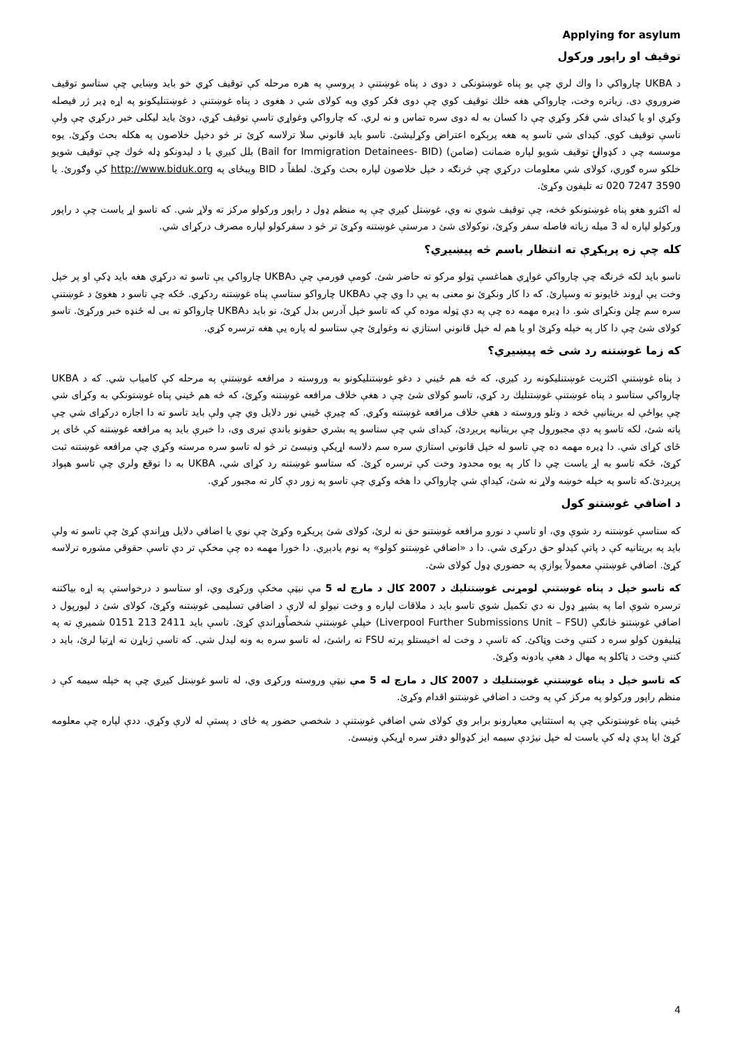Applying for asylum
توقيف او راپور ورکول
د UKBA چارواکي دا واك لري چې يو پناه غوښتونکی د دوی د پناه غوښتنې د پروسې په هره مرحله کې توقيف کړي خو بايد وښايي چې ستاسو توقيف ضروروي دی. زياتره وخت، چارواکي هغه خلك توقيف کوي چې دوی فکر کوي وبه کولای شي د هغوی د پناه غوښتنې د غوښتنليکونو په اړه ډير ژر فيصله وکړي او يا کيدای شي فکر وکړي چې دا کسان به له دوی سره تماس و نه لري. که چارواکي وغواړي تاسې توقيف کړي، دوئ بايد ليکلی خبر درکړي چې ولې تاسې توقيف کوي. کيدای شي تاسو په هغه پرېکړه اعتراض وکړلیشئ. تاسو بايد قانوني سلا ترلاسه کړئ تر څو دخپل خلاصون په هکله بحث وکړئ. يوه موسسه چې د کډوالۍ توقيف شويو لپاره ضمانت (ضامن) (Bail for Immigration Detainees- BID) بلل کيږي يا د ليدونکو ډله څوك چې توقيف شويو خلکو سره ګوري، کولای شي معلومات درکړي چې څرنګه د خپل خلاصون لپاره بحث وکړئ. لطفاً د BID ويبځای په http://www.biduk.org کې وګورئ. يا 3590 7247 020 ته تليفون وکړئ.
له اکثرو هغو پناه غوښتونکو څخه، چې توقيف شوي نه وي، غوښتل کيږي چې په منظم ډول د راپور ورکولو مرکز ته ولاړ شي. که تاسو اړ ياست چې د راپور ورکولو لپاره له 3 ميله زياته فاصله سفر وکړئ، نوکولای شئ د مرستې غوښتنه وکړئ تر څو د سفرکولو لپاره مصرف درکړای شي.
کله چې زه پرېکړې ته انتظار باسم څه پيښيږي؟
تاسو بايد لکه څرنګه چې چارواکي غواړي هماغسې ټولو مرکو ته حاضر شئ. کومې فورمې چې دUKBA چارواکي يې تاسو ته درکړي هغه بايد ډکې او پر خپل وخت يې اړوند ځايونو ته وسپارئ. که دا کار ونکړئ نو معنی به يې دا وي چې دUKBA چارواکو ستاسې پناه غوښتنه ردکړي. ځکه چې تاسو د هغوئ د غوښتنې سره سم چلن ونکړای شو. دا ډيره مهمه ده چې په دې ټوله موده کې که تاسو خپل آدرس بدل کړئ، نو بايد دUKBA چارواکو ته بی له ځنډه خبر ورکړئ. تاسو کولای شئ چې دا کار په خپله وکړئ او يا هم له خپل قانوني استازي نه وغواړئ چې ستاسو له پاره يې هغه ترسره کړي.
که زما غوښتنه رد شی څه پيښيږي؟
د پناه غوښتنې اکثريت غوښتنليکونه رد کيږي، که څه هم ځيني د دغو غوښتنليکونو به وروسته د مرافعه غوښتنې په مرحله کې کامياب شي. که د UKBA چارواکي ستاسو د پناه غوښتنې غوښتنليك رد کړي، تاسو کولای شئ چې د هغې خلاف مرافعه غوښتنه وکړئ، که څه هم ځيني پناه غوښتونکي به وکړای شي چې يواځې له بريتانيې څخه د وتلو وروسته د هغې خلاف مرافعه غوښتنه وکړي. که چيرې ځيني نور دلايل وي چې ولې بايد تاسو ته دا اجازه درکړای شي چې پاته شئ، لکه تاسو په دې مجبورول چې بريتانيه پريږدئ، کيدای شي چې ستاسو په بشري حقونو باندې تيری وی، دا خبرې بايد په مرافعه غوښتنه کې ځای پر ځای کړای شي. دا ډيره مهمه ده چې تاسو له خپل قانوني استازي سره سم دلاسه اړيکې ونيسئ تر څو له تاسو سره مرسته وکړي چې مرافعه غوښتنه ثبت کړئ، ځکه تاسو به اړ ياست چې دا کار په يوه محدود وخت کې ترسره کړئ. که ستاسو غوښتنه رد کړای شي، UKBA به دا توقع ولري چې تاسو هېواد پريږدئ.که تاسو په خپله خوښه ولاړ نه شئ، کيداې شي چارواکي دا هڅه وکړي چې تاسو په زور دې کار ته مجبور کړي.
د اضافي غوښتنو کول
که ستاسې غوښتنه رد شوې وي، او تاسې د نورو مرافعه غوښتنو حق نه لرئ، کولای شئ پريکړه وکړئ چې نوي يا اضافي دلايل وړاندې کړئ چې تاسو ته ولې بايد په بريتانيه کې د پاتې کيدلو حق درکړی شي. دا د «اضافي غوښتنو کولو» په نوم يادېږي. دا خورا مهمه ده چې مخکې تر دې تاسې حقوقي مشوره ترلاسه کړئ. اضافي غوښتنې معمولاً يوازې په حضوري ډول کولای شئ.
که تاسو خپل د پناه غوښتنې لومړنی غوښتنليك د 2007 کال د مارچ له 5 مې نيټې مخکې ورکړی وي، او ستاسو د درخواستې په اړه بياکتنه ترسره شوې اما په بشپړ ډول نه دي تکميل شوي تاسو بايد د ملاقات لپاره و وخت نيولو له لارې د اضافي تسليمی غوښتنه وکړئ، کولای شئ د ليورپول د اضافي غوښتنو څانګې (Liverpool Further Submissions Unit – FSU) خپلې غوښتنې شخصاًوړاندې کړئ. تاسې بايد 2411 213 0151 شميرې ته په ټيليفون کولو سره د کتنې وخت وټاکئ. که تاسې د وخت له اخيستلو پرته FSU ته راشئ، له تاسو سره به ونه ليدل شي. که تاسې ژباړن ته اړتيا لرئ، بايد د کتنې وخت د ټاکلو په مهال د هغې يادونه وکړئ.
که تاسو خپل د پناه غوښتنې غوښتنليك د 2007 کال د مارچ له 5 مې نيټې وروسته ورکړی وي، له تاسو غوښتل کيږي چې په خپله سيمه کې د منظم راپور ورکولو په مرکز کې په وخت د اضافي غوښتنو اقدام وکړئ.
ځيني پناه غوښتونکي چې په استثنايي معيارونو برابر وي کولای شي اضافي غوښتنې د شخصي حضور په ځای د پستې له لارې وکړي. ددې لپاره چې معلومه کړئ ايا پدې ډله کې ياست له خپل نيژدې سيمه ايز کډوالو دفتر سره اړيکې ونيسئ.
4